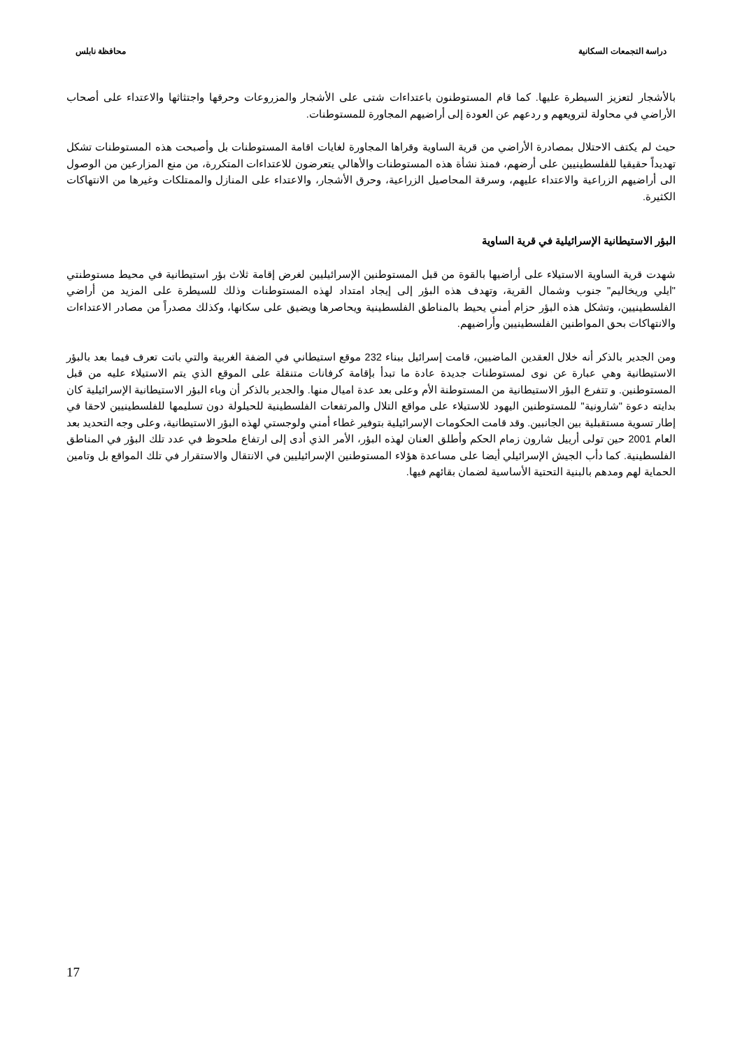دراسة التجمعات السكانية محافظة نابلس
بالأشجار لتعزيز السيطرة عليها. كما قام المستوطنون باعتداءات شتى على الأشجار والمزروعات وحرقها واجتثاثها والاعتداء على أصحاب الأراضي في محاولة لترويعهم و ردعهم عن العودة إلى أراضيهم المجاورة للمستوطنات.
حيث لم يكتف الاحتلال بمصادرة الأراضي من قرية الساوية وقراها المجاورة لغايات اقامة المستوطنات بل وأصبحت هذه المستوطنات تشكل تهديداً حقيقيا للفلسطينيين على أرضهم، فمنذ نشأة هذه المستوطنات والأهالي يتعرضون للاعتداءات المتكررة، من منع المزارعين من الوصول الى أراضيهم الزراعية والاعتداء عليهم، وسرقة المحاصيل الزراعية، وحرق الأشجار، والاعتداء على المنازل والممتلكات وغيرها من الانتهاكات الكثيرة.
البؤر الاستيطانية الإسرائيلية في قرية الساوية
شهدت قرية الساوية الاستيلاء على أراضيها بالقوة من قبل المستوطنين الإسرائيليين لغرض إقامة ثلاث بؤر استيطانية في محيط مستوطنتي "ايلي وريخاليم" جنوب وشمال القرية، وتهدف هذه البؤر إلى إيجاد امتداد لهذه المستوطنات وذلك للسيطرة على المزيد من أراضي الفلسطينيين، وتشكل هذه البؤر حزام أمني يحيط بالمناطق الفلسطينية ويحاصرها ويضيق على سكانها، وكذلك مصدراً من مصادر الاعتداءات والانتهاكات بحق المواطنين الفلسطينيين وأراضيهم.
ومن الجدير بالذكر أنه خلال العقدين الماضيين، قامت إسرائيل ببناء 232 موقع استيطاني في الضفة الغربية والتي باتت تعرف فيما بعد بالبؤر الاستيطانية وهي عبارة عن نوى لمستوطنات جديدة عادة ما تبدأ بإقامة كرفانات متنقلة على الموقع الذي يتم الاستيلاء عليه من قبل المستوطنين. و تتفرع البؤر الاستيطانية من المستوطنة الأم وعلى بعد عدة اميال منها. والجدير بالذكر أن وباء البؤر الاستيطانية الإسرائيلية كان بدايته دعوة "شارونية" للمستوطنين اليهود للاستيلاء على مواقع التلال والمرتفعات الفلسطينية للحيلولة دون تسليمها للفلسطينيين لاحقا في إطار تسوية مستقبلية بين الجانبين. وقد قامت الحكومات الإسرائيلية بتوفير غطاء أمني ولوجستي لهذه البؤر الاستيطانية، وعلى وجه التحديد بعد العام 2001 حين تولى أرييل شارون زمام الحكم وأطلق العنان لهذه البؤر، الأمر الذي أدى إلى ارتفاع ملحوظ في عدد تلك البؤر في المناطق الفلسطينية. كما دأب الجيش الإسرائيلي أيضا على مساعدة هؤلاء المستوطنين الإسرائيليين في الانتقال والاستقرار في تلك المواقع بل وتامين الحماية لهم ومدهم بالبنية التحتية الأساسية لضمان بقائهم فيها.
17